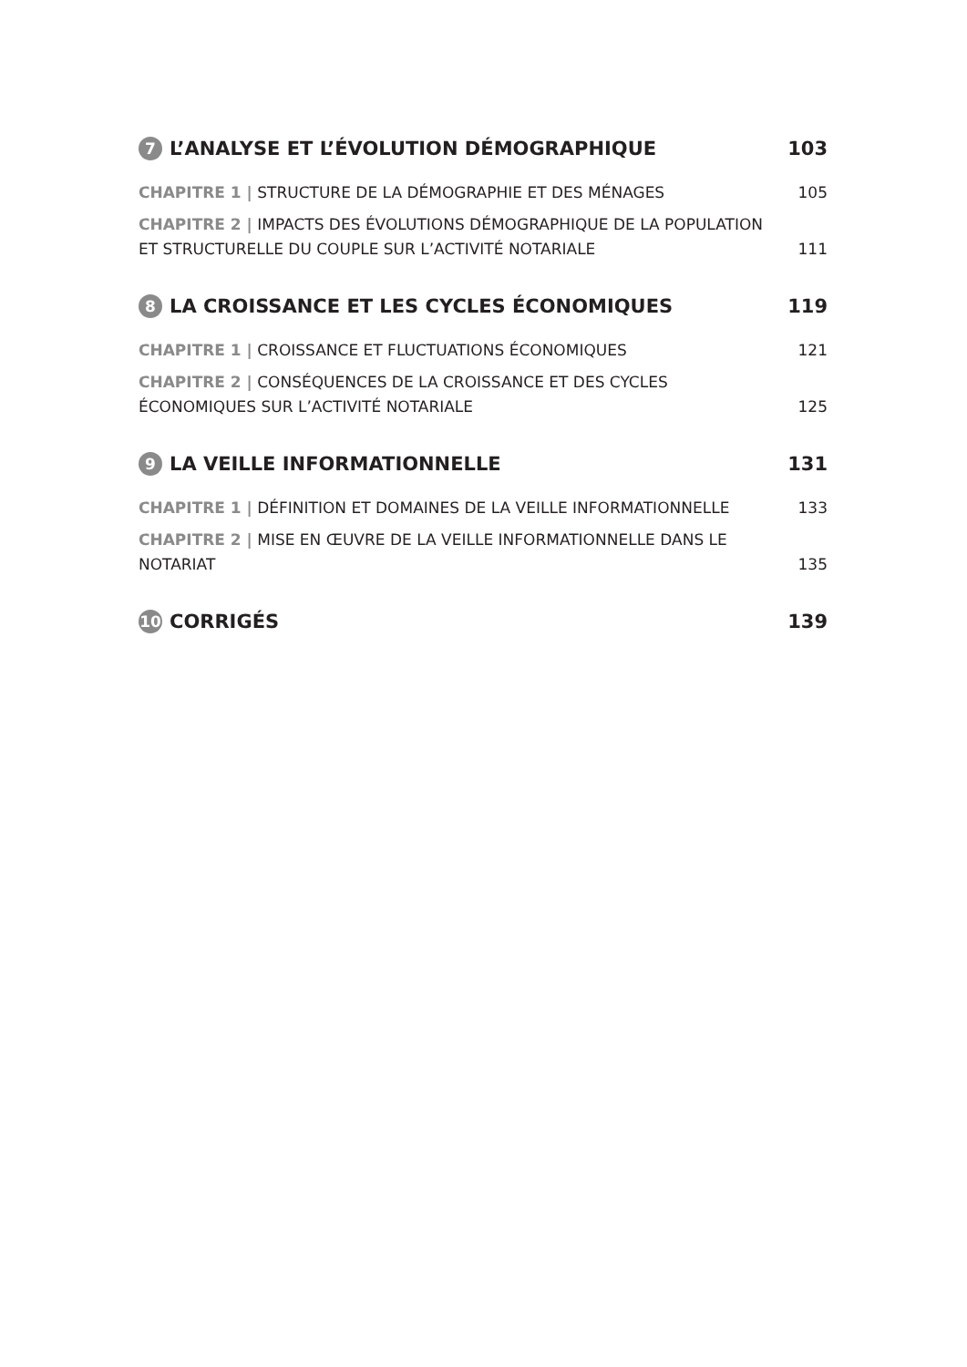7 L’ANALYSE ET L’ÉVOLUTION DÉMOGRAPHIQUE 103
CHAPITRE 1 | STRUCTURE DE LA DÉMOGRAPHIE ET DES MÉNAGES 105
CHAPITRE 2 | IMPACTS DES ÉVOLUTIONS DÉMOGRAPHIQUE DE LA POPULATION ET STRUCTURELLE DU COUPLE SUR L’ACTIVITÉ NOTARIALE 111
8 LA CROISSANCE ET LES CYCLES ÉCONOMIQUES 119
CHAPITRE 1 | CROISSANCE ET FLUCTUATIONS ÉCONOMIQUES 121
CHAPITRE 2 | CONSÉQUENCES DE LA CROISSANCE ET DES CYCLES ÉCONOMIQUES SUR L’ACTIVITÉ NOTARIALE 125
9 LA VEILLE INFORMATIONNELLE 131
CHAPITRE 1 | DÉFINITION ET DOMAINES DE LA VEILLE INFORMATIONNELLE 133
CHAPITRE 2 | MISE EN ŒUVRE DE LA VEILLE INFORMATIONNELLE DANS LE NOTARIAT 135
10 CORRIGÉS 139